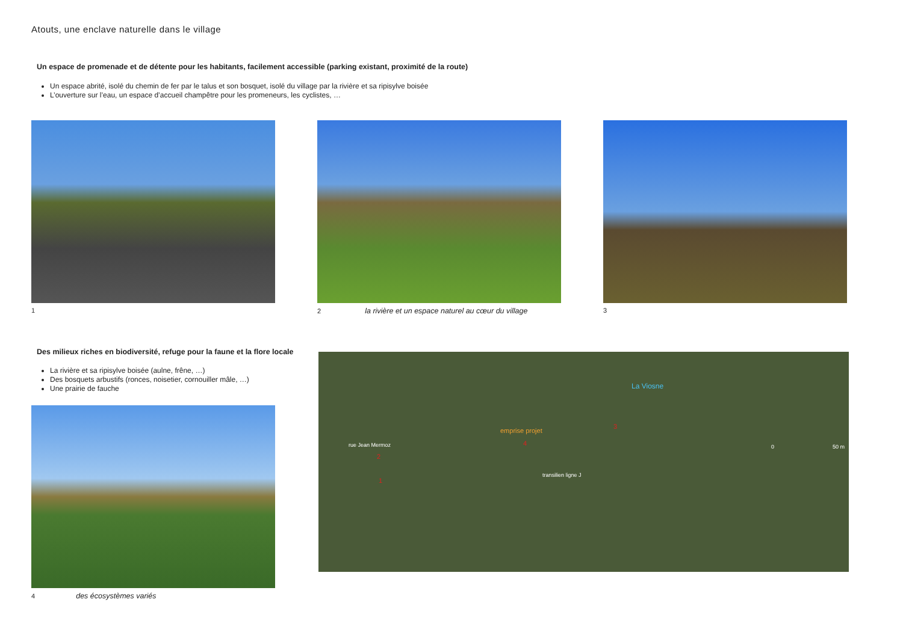Atouts, une enclave naturelle dans le village
Un espace de promenade et de détente pour les habitants, facilement accessible (parking existant, proximité de la route)
Un espace abrité, isolé du chemin de fer par le talus et son bosquet, isolé du village par la rivière et sa ripisylve boisée
L’ouverture sur l’eau, un espace d’accueil champêtre pour les promeneurs, les cyclistes, …
1
2 la rivière et un espace naturel au cœur du village
3
Des milieux riches en biodiversité, refuge pour la faune et la flore locale
La rivière et sa ripisylve boisée (aulne, frêne, …)
Des bosquets arbustifs (ronces, noisetier, cornouiller mâle, …)
Une prairie de fauche
4 des écosystèmes variés
La Viosne
emprise projet
4
3
2
1
rue Jean Mermoz
transilien ligne J
0 50 m